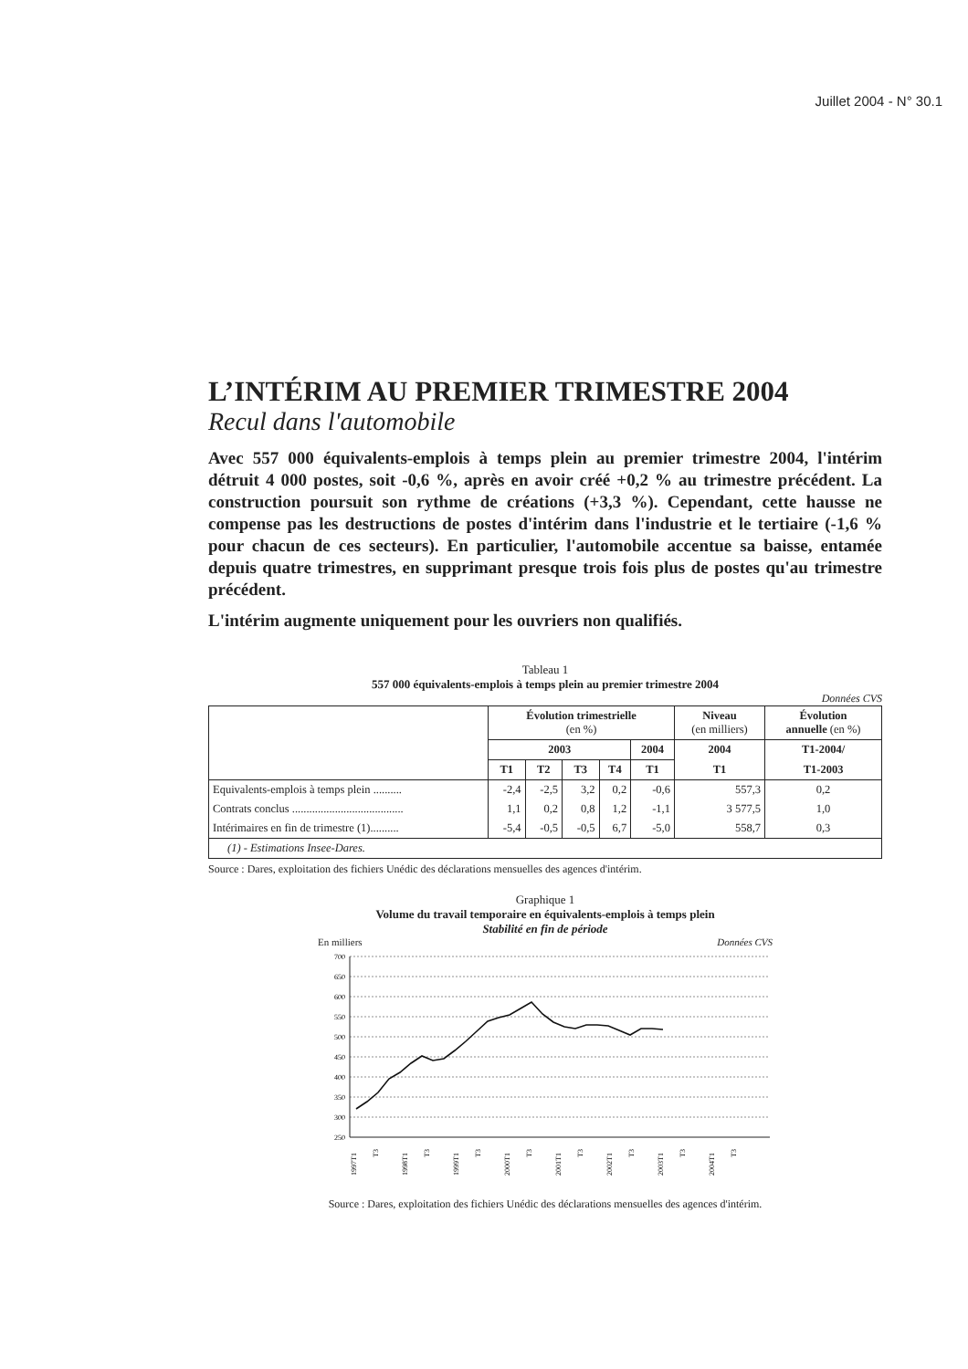Juillet 2004 - N° 30.1
L’INTÉRIM AU PREMIER TRIMESTRE 2004
Recul dans l'automobile
Avec 557 000 équivalents-emplois à temps plein au premier trimestre 2004, l'intérim détruit 4 000 postes, soit -0,6 %, après en avoir créé +0,2 % au trimestre précédent. La construction poursuit son rythme de créations (+3,3 %). Cependant, cette hausse ne compense pas les destructions de postes d'intérim dans l'industrie et le tertiaire (-1,6 % pour chacun de ces secteurs). En particulier, l'automobile accentue sa baisse, entamée depuis quatre trimestres, en supprimant presque trois fois plus de postes qu'au trimestre précédent.
L'intérim augmente uniquement pour les ouvriers non qualifiés.
Tableau 1
557 000 équivalents-emplois à temps plein au premier trimestre 2004
Données CVS
| | Évolution trimestrielle (en %) | | | | | Niveau (en milliers) | Évolution annuelle (en %) |
| --- | --- | --- | --- | --- | --- | --- | --- |
| | 2003 | | | | 2004 | 2004 | T1-2004/ |
| | T1 | T2 | T3 | T4 | T1 | T1 | T1-2003 |
| Equivalents-emplois à temps plein .......... | -2,4 | -2,5 | 3,2 | 0,2 | -0,6 | 557,3 | 0,2 |
| Contrats conclus ....................................... | 1,1 | 0,2 | 0,8 | 1,2 | -1,1 | 3 577,5 | 1,0 |
| Intérimaires en fin de trimestre (1).......... | -5,4 | -0,5 | -0,5 | 6,7 | -5,0 | 558,7 | 0,3 |
| (1) - Estimations Insee-Dares. | | | | | | | |
Source : Dares, exploitation des fichiers Unédic des déclarations mensuelles des agences d'intérim.
Graphique 1
Volume du travail temporaire en équivalents-emplois à temps plein
Stabilité en fin de période
En milliers Données CVS
700
650
600
550
500
450
400
350
300
250
1997T1
T3
1998T1
T3
1999T1
T3
2000T1
T3
2001T1
T3
2002T1
T3
2003T1
T3
2004T1
T3
Source : Dares, exploitation des fichiers Unédic des déclarations mensuelles des agences d'intérim.